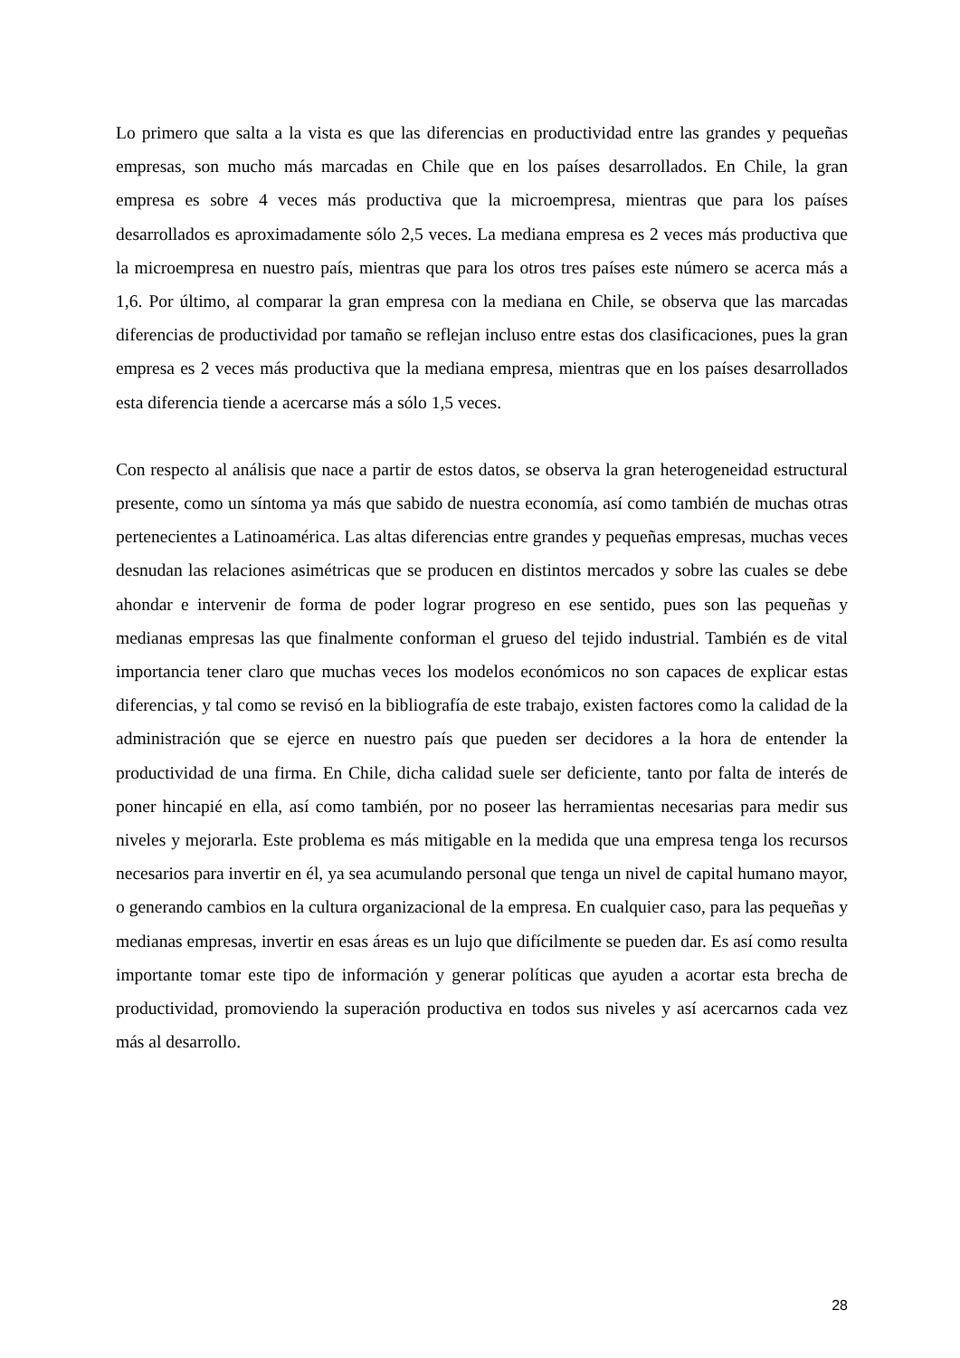Lo primero que salta a la vista es que las diferencias en productividad entre las grandes y pequeñas empresas, son mucho más marcadas en Chile que en los países desarrollados. En Chile, la gran empresa es sobre 4 veces más productiva que la microempresa, mientras que para los países desarrollados es aproximadamente sólo 2,5 veces. La mediana empresa es 2 veces más productiva que la microempresa en nuestro país, mientras que para los otros tres países este número se acerca más a 1,6. Por último, al comparar la gran empresa con la mediana en Chile, se observa que las marcadas diferencias de productividad por tamaño se reflejan incluso entre estas dos clasificaciones, pues la gran empresa es 2 veces más productiva que la mediana empresa, mientras que en los países desarrollados esta diferencia tiende a acercarse más a sólo 1,5 veces.
Con respecto al análisis que nace a partir de estos datos, se observa la gran heterogeneidad estructural presente, como un síntoma ya más que sabido de nuestra economía, así como también de muchas otras pertenecientes a Latinoamérica. Las altas diferencias entre grandes y pequeñas empresas, muchas veces desnudan las relaciones asimétricas que se producen en distintos mercados y sobre las cuales se debe ahondar e intervenir de forma de poder lograr progreso en ese sentido, pues son las pequeñas y medianas empresas las que finalmente conforman el grueso del tejido industrial. También es de vital importancia tener claro que muchas veces los modelos económicos no son capaces de explicar estas diferencias, y tal como se revisó en la bibliografía de este trabajo, existen factores como la calidad de la administración que se ejerce en nuestro país que pueden ser decidores a la hora de entender la productividad de una firma. En Chile, dicha calidad suele ser deficiente, tanto por falta de interés de poner hincapié en ella, así como también, por no poseer las herramientas necesarias para medir sus niveles y mejorarla. Este problema es más mitigable en la medida que una empresa tenga los recursos necesarios para invertir en él, ya sea acumulando personal que tenga un nivel de capital humano mayor, o generando cambios en la cultura organizacional de la empresa. En cualquier caso, para las pequeñas y medianas empresas, invertir en esas áreas es un lujo que difícilmente se pueden dar. Es así como resulta importante tomar este tipo de información y generar políticas que ayuden a acortar esta brecha de productividad, promoviendo la superación productiva en todos sus niveles y así acercarnos cada vez más al desarrollo.
28